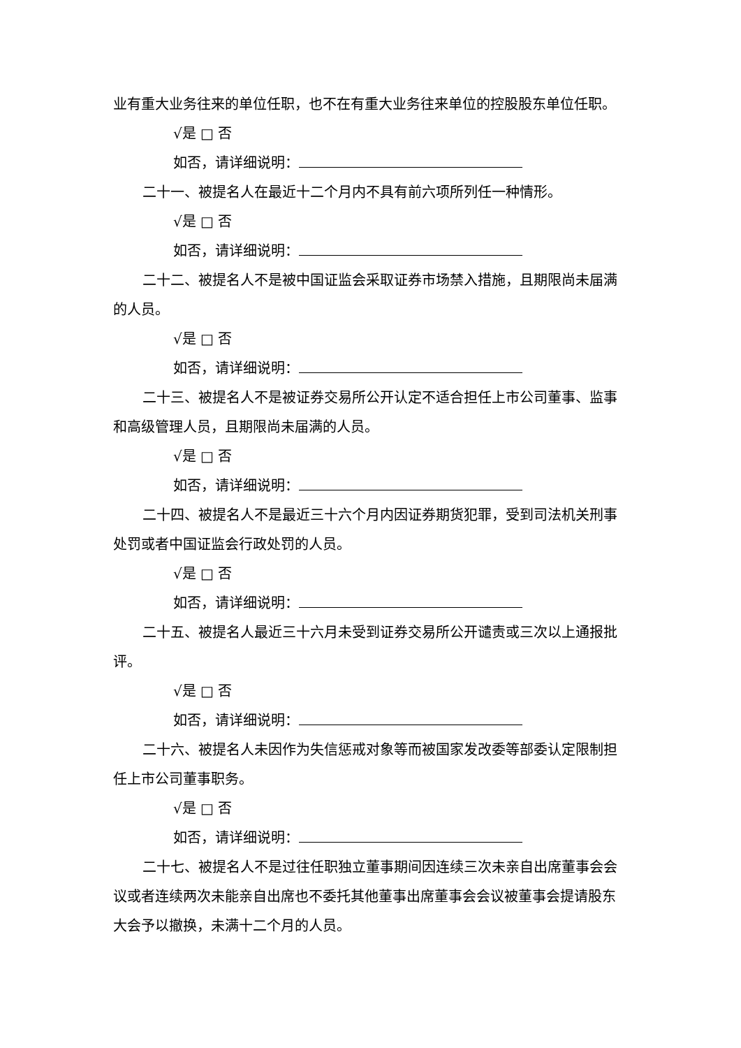业有重大业务往来的单位任职，也不在有重大业务往来单位的控股股东单位任职。
√是 □ 否
如否，请详细说明：
二十一、被提名人在最近十二个月内不具有前六项所列任一种情形。
√是 □ 否
如否，请详细说明：
二十二、被提名人不是被中国证监会采取证券市场禁入措施，且期限尚未届满的人员。
√是 □ 否
如否，请详细说明：
二十三、被提名人不是被证券交易所公开认定不适合担任上市公司董事、监事和高级管理人员，且期限尚未届满的人员。
√是 □ 否
如否，请详细说明：
二十四、被提名人不是最近三十六个月内因证券期货犯罪，受到司法机关刑事处罚或者中国证监会行政处罚的人员。
√是 □ 否
如否，请详细说明：
二十五、被提名人最近三十六月未受到证券交易所公开谴责或三次以上通报批评。
√是 □ 否
如否，请详细说明：
二十六、被提名人未因作为失信惩戒对象等而被国家发改委等部委认定限制担任上市公司董事职务。
√是 □ 否
如否，请详细说明：
二十七、被提名人不是过往任职独立董事期间因连续三次未亲自出席董事会会议或者连续两次未能亲自出席也不委托其他董事出席董事会会议被董事会提请股东大会予以撤换，未满十二个月的人员。